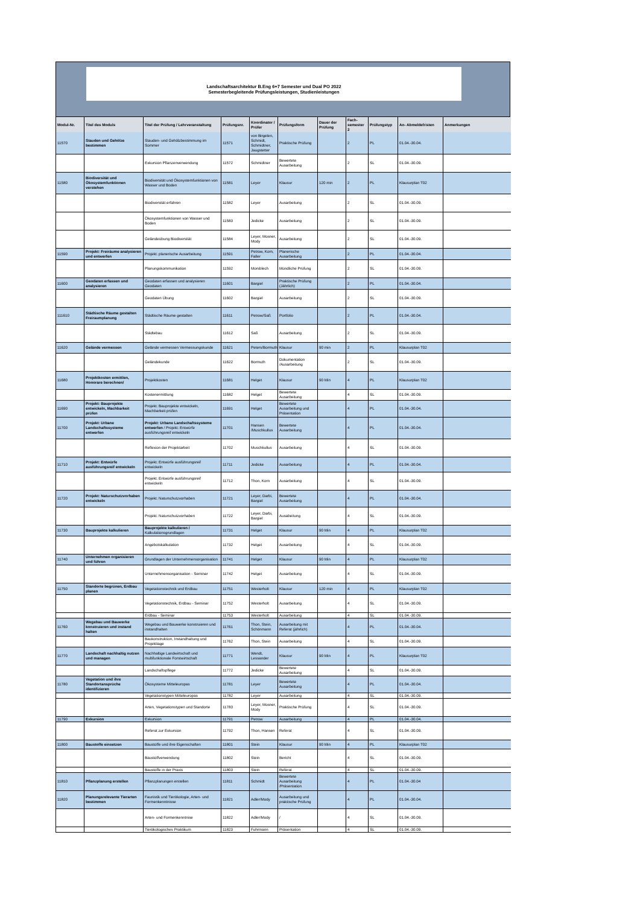Landschaftsarchitektur B.Eng 6+7 Semester und Dual PO 2022
Semesterbegleitende Prüfungsleistungen, Studienleistungen
| Modul-Nr. | Titel des Moduls | Titel der Prüfung / Lehrveranstaltung | Prüfungsnr. | Koordinator / Prüfer | Prüfungsform | Dauer der Prüfung | Fach-semester 2 | Prüfungstyp | An- Abmeldefristen | Anmerkungen |
| --- | --- | --- | --- | --- | --- | --- | --- | --- | --- | --- |
| 11570 | Stauden und Gehölze bestimmen | Stauden- und Gehölzbestimmung im Sommer | 11571 | von Birgelen, Schmidt, Schmidtner, Jaugstetter | Praktische Prüfung | | 2 | PL | 01.04.-30.04. | |
| | | Exkursion Pflanzenverwendung | 11572 | Schmidtner | Bewertete Ausarbeitung | | 2 | SL | 01.04.-30.09. | |
| 11580 | Biodiversität und Ökosystemfunktionen verstehen | Biodiversität und Ökosystemfunktionen von Wasser und Boden | 11581 | Leyer | Klausur | 120 min | 2 | PL | Klausurplan T02 | |
| | | Biodiversität erfahren | 11582 | Leyer | Ausarbeitung | | 2 | SL | 01.04.-30.09. | |
| | | Ökosystemfunktionen von Wasser und Boden | 11583 | Jedicke | Ausarbeitung | | 2 | SL | 01.04.-30.09. | |
| | | Geländeübung Biodiversität | 11584 | Leyer, Mosner, Mody | Ausarbeitung | | 2 | SL | 01.04.-30.09. | |
| 11590 | Projekt: Freiräume analysieren und entwerfen | Projekt: planerische Ausarbeitung | 11591 | Petrow, Korn, Faller | Planerische Ausarbeitung | | 2 | PL | 01.04.-30.04. | |
| | | Planungskommunikation | 11592 | Morsblech | Mündliche Prüfung | | 2 | SL | 01.04.-30.09. | |
| 11600 | Geodaten erfassen und analysieren | Geodaten erfassen und analysieren Geodaten | 11601 | Bargiel | Praktische Prüfung (Jährlich) | | 2 | PL | 01.04.-30.04. | |
| | | Geodaten Übung | 11602 | Bargiel | Ausarbeitung | | 2 | SL | 01.04.-30.09. | |
| 111610 | Städtische Räume gestalten Freiraumplanung | Städtische Räume gestalten | 11611 | Petrow/Saß | Portfolio | | 2 | PL | 01.04.-30.04. | |
| | | Städtebau | 11612 | Saß | Ausarbeitung | | 2 | SL | 01.04.-30.09. | |
| 11620 | Gelände vermessen | Gelände vermessen Vermessungskunde | 11621 | Peters/Bormuth | Klausur | 90 min | 2 | PL | Klausurplan T02 | |
| | | Geländekunde | 11622 | Bormuth | Dokumentation /Ausarbeitung | | 2 | SL | 01.04.-30.09. | |
| 11680 | Projektkosten ermittlen, Honorare berechnen/ | Projektkosten | 11681 | Helget | Klausur | 90 Min | 4 | PL | Klausurplan T02 | |
| | | Kostenermittlung | 11682 | Helget | Bewertete Ausarbeitung | | 4 | SL | 01.04.-30.09. | |
| 11690 | Projekt: Bauprojekte entwickeln, Machbarkeit prüfen | Projekt: Bauprojekte entwickeln, Machbarkeit prüfen | 11691 | Helget | Bewertete Ausarbeitung und Präsentation | | 4 | PL | 01.04.-30.04. | |
| 11700 | Projekt: Urbane Landschaftssysteme entwerfen | Projekt: Urbane Landschaftssysteme entwerfen / Projekt: Entwürfe ausführungsreif entwickeln | 11701 | Hansen /Muschkullus | Bewertete Ausarbeitung | | 4 | PL | 01.04.-30.04. | |
| | | Reflexion der Projektarbeit | 11702 | Muschkullus | Ausarbeitung | | 4 | SL | 01.04.-30.09. | |
| 11710 | Projekt: Entwürfe ausführungsreif entwickeln | Projekt: Entwürfe ausführungsreif entwickeln | 11711 | Jedicke | Ausarbeitung | | 4 | PL | 01.04.-30.04. | |
| | | Projekt: Entwürfe ausführungsreif entwickeln | 11712 | Thon, Korn | Ausarbeitung | | 4 | SL | 01.04.-30.09. | |
| 11720 | Projekt: Naturschutzvorhaben entwickeln | Projekt: Naturschutzvorhaben | 11721 | Leyer, Darbi, Bargiel | Bewertete Ausarbeitung | | 4 | PL | 01.04.-30.04. | |
| | | Projekt: Naturschutzvorhaben | 11722 | Leyer, Darbi, Bargiel | Ausabeitung | | 4 | SL | 01.04.-30.09. | |
| 11730 | Bauprojekte kalkulieren | Bauprojekte kalkulieren / Kalkulationsgrundlagen | 11731 | Helget | Klausur | 90 Min | 4 | PL | Klausurplan T02 | |
| | | Angebotskalkulation | 11732 | Helget | Ausarbeitung | | 4 | SL | 01.04.-30.09. | |
| 11740 | Unternehmen organisieren und führen | Grundlagen der Unternehmensorganisation | 11741 | Helget | Klausur | 90 Min | 4 | PL | Klausurplan T02 | |
| | | Unternehmensorganisation - Seminar | 11742 | Helget | Ausarbeitung | | 4 | SL | 01.04.-30.09. | |
| 11750 | Standorte begrünen, Erdbau planen | Vegetationstechnik und Erdbau | 11751 | Westerholt | Klausur | 120 min | 4 | PL | Klausurplan T02 | |
| | | Vegetationstechnik, Erdbau - Seminar | 11752 | Westerholt | Ausarbeitung | | 4 | SL | 01.04.-30.09. | |
| | | Erdbau - Seminar | 11753 | Westerholt | Ausarbeitung | | 4 | SL | 01.04.-30.09. | |
| 11760 | Wegebau und Bauwerke konstruieren und instand halten | Wegebau und Bauwerke konstruieren und instandhalten | 11761 | Thon, Stein, Schönmann | Ausarbeitung mit Referat (jährlich) | | 4 | PL | 01.04.-30.04. | |
| | | Baukonstruktion, Instandhaltung und Projekttage | 11762 | Thon, Stein | Ausarbeitung | | 4 | SL | 01.04.-30.09. | |
| 11770 | Landschaft nachhaltig nutzen und managen | Nachhaltige Landwirtschaft und multifunktionale Forstwirtschaft | 11771 | Wendt, Lessander | Klausur | 90 Min | 4 | PL | Klausurplan T02 | |
| | | Landschaftspflege | 11772 | Jedicke | Bewertete Ausarbeitung | | 4 | SL | 01.04.-30.09. | |
| 11780 | Vegetation und ihre Standortansprüche identifizieren | Ökosysteme Mitteleuropas | 11781 | Leyer | Bewertete Ausarbeitung | | 4 | PL | 01.04.-30.04. | |
| | | Vegetationstypen Mitteleuropas | 11782 | Leyer | Ausarbeitung | | 4 | SL | 01.04.-30.09. | |
| | | Arten, Vegetationstypen und Standorte | 11783 | Leyer, Mosner, Mody | Praktische Prüfung | | 4 | SL | 01.04.-30.09. | |
| 11790 | Exkursion | Exkursion | 11791 | Petrow | Ausarbeitung | | 4 | PL | 01.04.-30.04. | |
| | | Referat zur Exkursion | 11792 | Thon, Hansen | Referat | | 4 | SL | 01.04.-30.09. | |
| 11800 | Baustoffe einsetzen | Baustoffe und ihre Eigenschaften | 11801 | Stein | Klausur | 90 Min | 4 | PL | Klausurplan T02 | |
| | | Baustoffverwendung | 11802 | Stein | Bericht | | 4 | SL | 01.04.-30.09. | |
| | | Baustoffe in der Praxis | 11803 | Stein | Referat | | 4 | SL | 01.04.-30.09. | |
| 11810 | Pflanzplanung erstellen | Pflanzplanungen erstellen | 11811 | Schmidt | Bewertete Ausarbeitung /Präsentation | | 4 | PL | 01.04.-30.04 | |
| 11820 | Planungsrelevante Tierarten bestimmen | Faunistik und Tierökologie, Arten- und Formenkenntnisse | 11821 | Adler/Mody | Ausarbeitung und praktische Prüfung | | 4 | PL | 01.04.-30.04. | |
| | | Arten- und Formenkenntnise | 11822 | Adler/Mody | / | | 4 | SL | 01.04.-30.09. | |
| | | Tierökologisches Praktikum | 11823 | Fuhrmann | Präsentation | | 4 | SL | 01.04.-30.09. | |